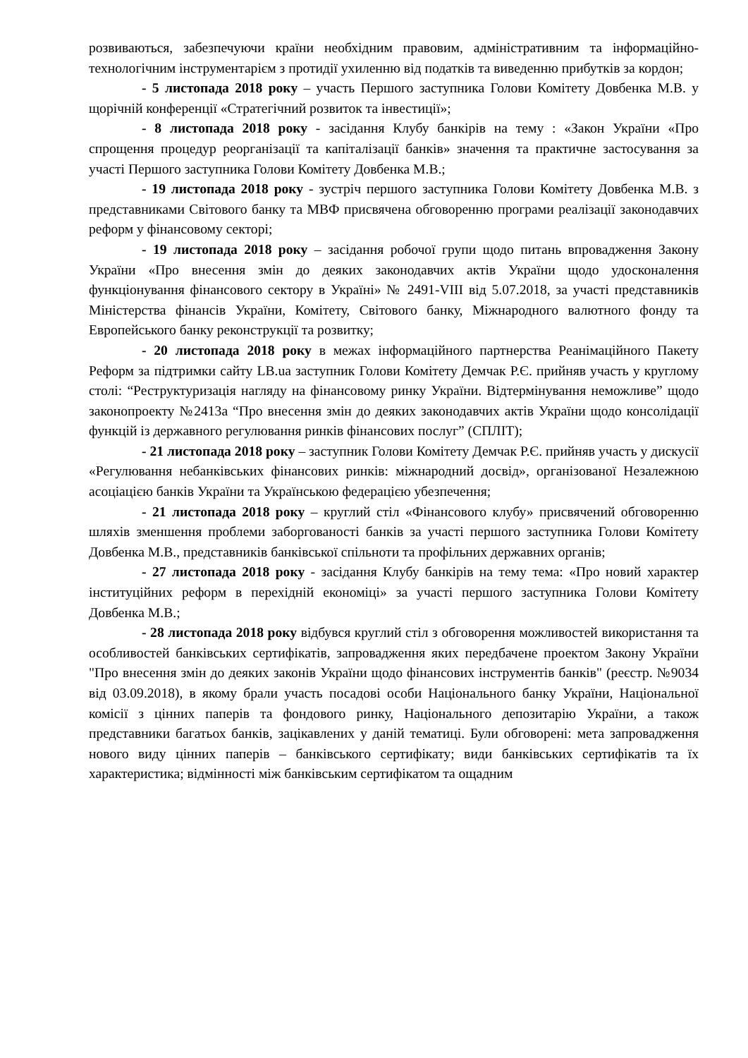розвиваються, забезпечуючи країни необхідним правовим, адміністративним та інформаційно-технологічним інструментарієм з протидії ухиленню від податків та виведенню прибутків за кордон;
- 5 листопада 2018 року – участь Першого заступника Голови Комітету Довбенка М.В. у щорічній конференції «Стратегічний розвиток та інвестиції»;
- 8 листопада 2018 року - засідання Клубу банкірів на тему : «Закон України «Про спрощення процедур реорганізації та капіталізації банків» значення та практичне застосування за участі Першого заступника Голови Комітету Довбенка М.В.;
- 19 листопада 2018 року - зустріч першого заступника Голови Комітету Довбенка М.В. з представниками Світового банку та МВФ присвячена обговоренню програми реалізації законодавчих реформ у фінансовому секторі;
- 19 листопада 2018 року – засідання робочої групи щодо питань впровадження Закону України «Про внесення змін до деяких законодавчих актів України щодо удосконалення функціонування фінансового сектору в Україні» № 2491-VIII від 5.07.2018, за участі представників Міністерства фінансів України, Комітету, Світового банку, Міжнародного валютного фонду та Европейського банку реконструкції та розвитку;
- 20 листопада 2018 року в межах інформаційного партнерства Реанімаційного Пакету Реформ за підтримки сайту LB.ua заступник Голови Комітету Демчак Р.Є. прийняв участь у круглому столі: “Реструктуризація нагляду на фінансовому ринку України. Відтермінування неможливе” щодо законопроекту №2413а “Про внесення змін до деяких законодавчих актів України щодо консолідації функцій із державного регулювання ринків фінансових послуг” (СПЛІТ);
- 21 листопада 2018 року – заступник Голови Комітету Демчак Р.Є. прийняв участь у дискусії «Регулювання небанківських фінансових ринків: міжнародний досвід», організованої Незалежною асоціацією банків України та Українською федерацією убезпечення;
- 21 листопада 2018 року – круглий стіл «Фінансового клубу» присвячений обговоренню шляхів зменшення проблеми заборгованості банків за участі першого заступника Голови Комітету Довбенка М.В., представників банківської спільноти та профільних державних органів;
- 27 листопада 2018 року - засідання Клубу банкірів на тему тема: «Про новий характер інституційних реформ в перехідній економіці» за участі першого заступника Голови Комітету Довбенка М.В.;
- 28 листопада 2018 року відбувся круглий стіл з обговорення можливостей використання та особливостей банківських сертифікатів, запровадження яких передбачене проектом Закону України "Про внесення змін до деяких законів України щодо фінансових інструментів банків" (реєстр. №9034 від 03.09.2018), в якому брали участь посадові особи Національного банку України, Національної комісії з цінних паперів та фондового ринку, Національного депозитарію України, а також представники багатьох банків, зацікавлених у даній тематиці. Були обговорені: мета запровадження нового виду цінних паперів – банківського сертифікату; види банківських сертифікатів та їх характеристика; відмінності між банківським сертифікатом та ощадним